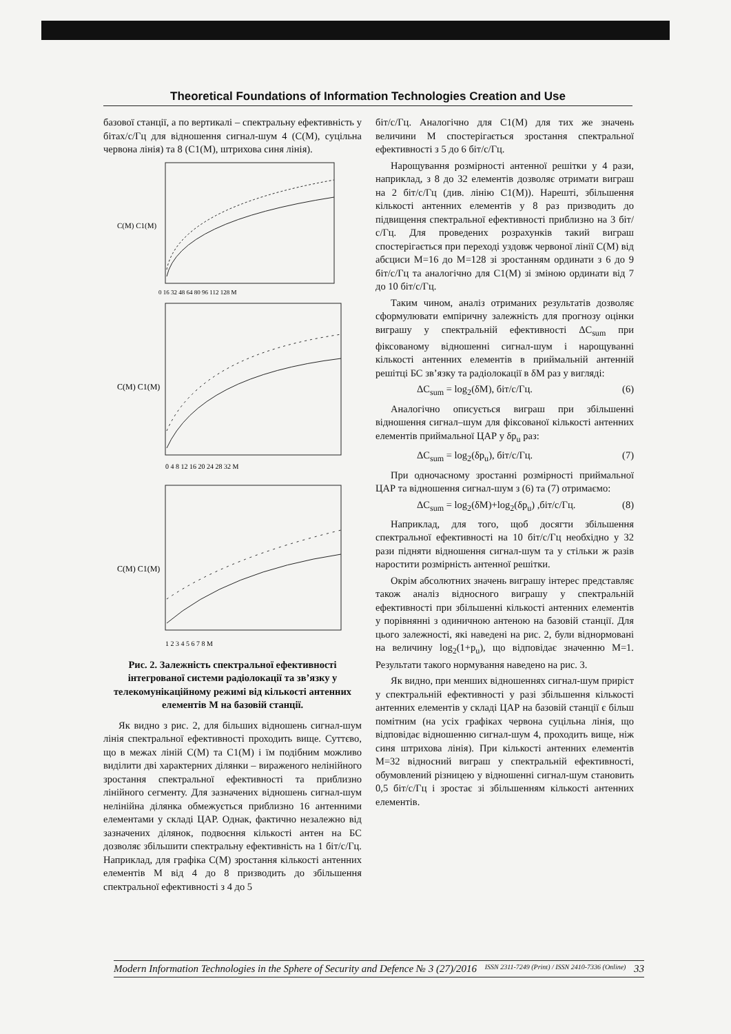Theoretical Foundations of Information Technologies Creation and Use
базової станції, а по вертикалі – спектральну ефективність у бітах/с/Гц для відношення сигнал-шум 4 (C(M), суцільна червона лінія) та 8 (C1(M), штрихова синя лінія).
C(M) C1(M)
0 16 32 48 64 80 96 112 128 M
C(M) C1(M)
0 4 8 12 16 20 24 28 32 M
C(M) C1(M)
1 2 3 4 5 6 7 8 M
Рис. 2. Залежність спектральної ефективності інтегрованої системи радіолокації та зв’язку у телекомунікаційному режимі від кількості антенних елементів M на базовій станції.
Як видно з рис. 2, для більших відношень сигнал-шум лінія спектральної ефективності проходить вище. Суттєво, що в межах ліній C(M) та C1(M) і їм подібним можливо виділити дві характерних ділянки – вираженого нелінійного зростання спектральної ефективності та приблизно лінійного сегменту. Для зазначених відношень сигнал-шум нелінійна ділянка обмежується приблизно 16 антенними елементами у складі ЦАР. Однак, фактично незалежно від зазначених ділянок, подвоєння кількості антен на БС дозволяє збільшити спектральну ефективність на 1 біт/с/Гц. Наприклад, для графіка C(M) зростання кількості антенних елементів M від 4 до 8 призводить до збільшення спектральної ефективності з 4 до 5
біт/с/Гц. Аналогічно для C1(M) для тих же значень величини M спостерігається зростання спектральної ефективності з 5 до 6 біт/с/Гц.
Нарощування розмірності антенної решітки у 4 рази, наприклад, з 8 до 32 елементів дозволяє отримати виграш на 2 біт/с/Гц (див. лінію C1(M)). Нарешті, збільшення кількості антенних елементів у 8 раз призводить до підвищення спектральної ефективності приблизно на 3 біт/с/Гц. Для проведених розрахунків такий виграш спостерігається при переході уздовж червоної лінії C(M) від абсциси M=16 до M=128 зі зростанням ординати з 6 до 9 біт/с/Гц та аналогічно для C1(M) зі зміною ординати від 7 до 10 біт/с/Гц.
Таким чином, аналіз отриманих результатів дозволяє сформулювати емпіричну залежність для прогнозу оцінки виграшу у спектральній ефективності ΔC<sub>sum</sub> при фіксованому відношенні сигнал-шум і нарощуванні кількості антенних елементів в приймальній антенній решітці БС зв’язку та радіолокації в δM раз у вигляді:
ΔC<sub>sum</sub> = log<sub>2</sub>(δM), біт/с/Гц. (6)
Аналогічно описується виграш при збільшенні відношення сигнал–шум для фіксованої кількості антенних елементів приймальної ЦАР у δp<sub>u</sub> раз:
ΔC<sub>sum</sub> = log<sub>2</sub>(δp<sub>u</sub>), біт/с/Гц. (7)
При одночасному зростанні розмірності приймальної ЦАР та відношення сигнал-шум з (6) та (7) отримаємо:
ΔC<sub>sum</sub> = log<sub>2</sub>(δM)+log<sub>2</sub>(δp<sub>u</sub>) ,біт/с/Гц. (8)
Наприклад, для того, щоб досягти збільшення спектральної ефективності на 10 біт/с/Гц необхідно у 32 рази підняти відношення сигнал-шум та у стільки ж разів наростити розмірність антенної решітки.
Окрім абсолютних значень виграшу інтерес представляє також аналіз відносного виграшу у спектральній ефективності при збільшенні кількості антенних елементів у порівнянні з одиничною антеною на базовій станції. Для цього залежності, які наведені на рис. 2, були віднормовані на величину log<sub>2</sub>(1+p<sub>u</sub>), що відповідає значенню M=1. Результати такого нормування наведено на рис. 3.
Як видно, при менших відношеннях сигнал-шум приріст у спектральній ефективності у разі збільшення кількості антенних елементів у складі ЦАР на базовій станції є більш помітним (на усіх графіках червона суцільна лінія, що відповідає відношенню сигнал-шум 4, проходить вище, ніж синя штрихова лінія). При кількості антенних елементів M=32 відносний виграш у спектральній ефективності, обумовлений різницею у відношенні сигнал-шум становить 0,5 біт/с/Гц і зростає зі збільшенням кількості антенних елементів.
Modern Information Technologies in the Sphere of Security and Defence № 3 (27)/2016 ISSN 2311-7249 (Print) / ISSN 2410-7336 (Online) 33